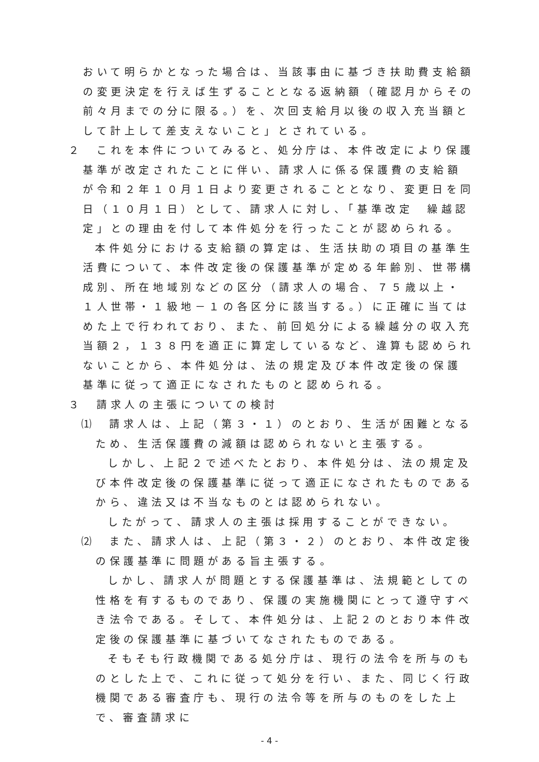おいて明らかとなった場合は、当該事由に基づき扶助費支給額の変更決定を行えば生ずることとなる返納額（確認月からその前々月までの分に限る。）を、次回支給月以後の収入充当額として計上して差支えないこと」とされている。
２　これを本件についてみると、処分庁は、本件改定により保護基準が改定されたことに伴い、請求人に係る保護費の支給額が令和２年１０月１日より変更されることとなり、変更日を同日（１０月１日）として、請求人に対し、「基準改定　繰越認定」との理由を付して本件処分を行ったことが認められる。
本件処分における支給額の算定は、生活扶助の項目の基準生活費について、本件改定後の保護基準が定める年齢別、世帯構成別、所在地域別などの区分（請求人の場合、７５歳以上・１人世帯・１級地－１の各区分に該当する。）に正確に当てはめた上で行われており、また、前回処分による繰越分の収入充当額２，１３８円を適正に算定しているなど、違算も認められないことから、本件処分は、法の規定及び本件改定後の保護基準に従って適正になされたものと認められる。
３　請求人の主張についての検討
⑴　請求人は、上記（第３・１）のとおり、生活が困難となるため、生活保護費の減額は認められないと主張する。
しかし、上記２で述べたとおり、本件処分は、法の規定及び本件改定後の保護基準に従って適正になされたものであるから、違法又は不当なものとは認められない。
したがって、請求人の主張は採用することができない。
⑵　また、請求人は、上記（第３・２）のとおり、本件改定後の保護基準に問題がある旨主張する。
しかし、請求人が問題とする保護基準は、法規範としての性格を有するものであり、保護の実施機関にとって遵守すべき法令である。そして、本件処分は、上記２のとおり本件改定後の保護基準に基づいてなされたものである。
そもそも行政機関である処分庁は、現行の法令を所与のものとした上で、これに従って処分を行い、また、同じく行政機関である審査庁も、現行の法令等を所与のものをした上で、審査請求に
- 4 -